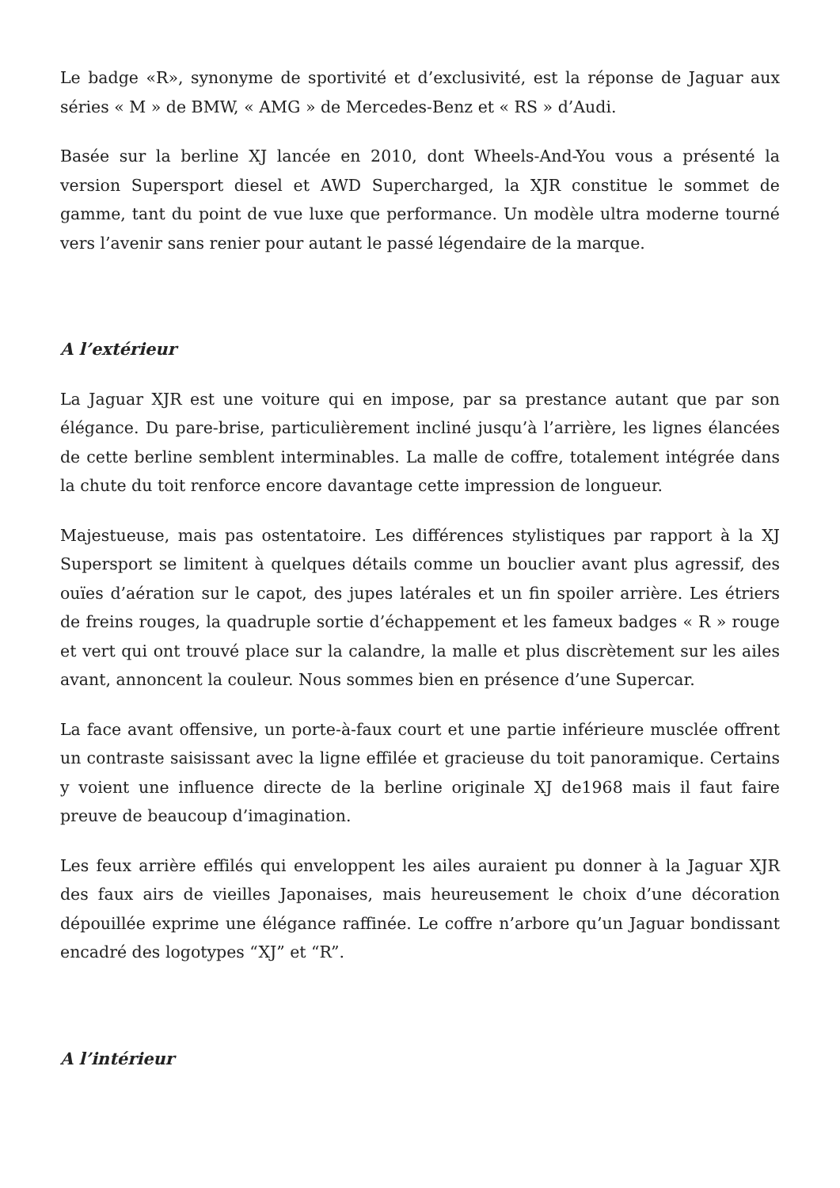Le badge «R», synonyme de sportivité et d’exclusivité, est la réponse de Jaguar aux séries « M » de BMW, « AMG » de Mercedes-Benz et « RS » d’Audi.
Basée sur la berline XJ lancée en 2010, dont Wheels-And-You vous a présenté la version Supersport diesel et AWD Supercharged, la XJR constitue le sommet de gamme, tant du point de vue luxe que performance. Un modèle ultra moderne tourné vers l’avenir sans renier pour autant le passé légendaire de la marque.
A l’extérieur
La Jaguar XJR est une voiture qui en impose, par sa prestance autant que par son élégance. Du pare-brise, particulièrement incliné jusqu’à l’arrière, les lignes élancées de cette berline semblent interminables. La malle de coffre, totalement intégrée dans la chute du toit renforce encore davantage cette impression de longueur.
Majestueuse, mais pas ostentatoire. Les différences stylistiques par rapport à la XJ Supersport se limitent à quelques détails comme un bouclier avant plus agressif, des ouïes d’aération sur le capot, des jupes latérales et un fin spoiler arrière. Les étriers de freins rouges, la quadruple sortie d’échappement et les fameux badges « R » rouge et vert qui ont trouvé place sur la calandre, la malle et plus discrètement sur les ailes avant, annoncent la couleur. Nous sommes bien en présence d’une Supercar.
La face avant offensive, un porte-à-faux court et une partie inférieure musclée offrent un contraste saisissant avec la ligne effilée et gracieuse du toit panoramique. Certains y voient une influence directe de la berline originale XJ de1968 mais il faut faire preuve de beaucoup d’imagination.
Les feux arrière effilés qui enveloppent les ailes auraient pu donner à la Jaguar XJR des faux airs de vieilles Japonaises, mais heureusement le choix d’une décoration dépouillée exprime une élégance raffinée. Le coffre n’arbore qu’un Jaguar bondissant encadré des logotypes “XJ” et “R”.
A l’intérieur